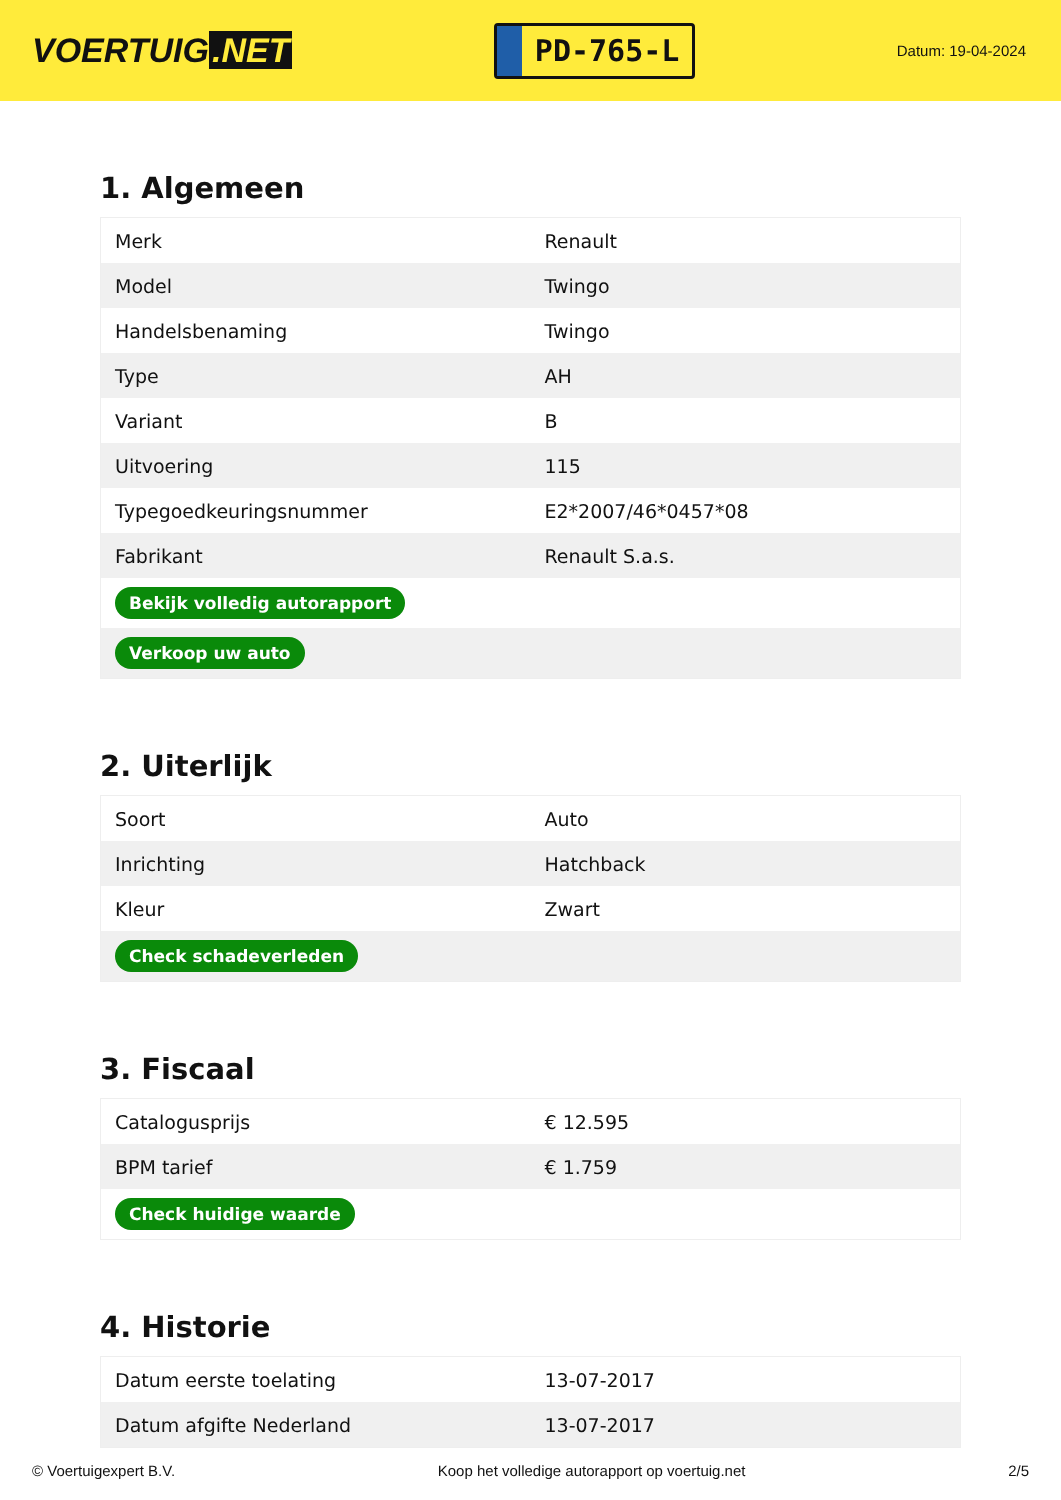VOERTUIG.NET
PD-765-L
Datum: 19-04-2024
1. Algemeen
| Merk | Renault |
| Model | Twingo |
| Handelsbenaming | Twingo |
| Type | AH |
| Variant | B |
| Uitvoering | 115 |
| Typegoedkeuringsnummer | E2*2007/46*0457*08 |
| Fabrikant | Renault S.a.s. |
| Bekijk volledig autorapport | |
| Verkoop uw auto | |
2. Uiterlijk
| Soort | Auto |
| Inrichting | Hatchback |
| Kleur | Zwart |
| Check schadeverleden | |
3. Fiscaal
| Catalogusprijs | € 12.595 |
| BPM tarief | € 1.759 |
| Check huidige waarde | |
4. Historie
| Datum eerste toelating | 13-07-2017 |
| Datum afgifte Nederland | 13-07-2017 |
© Voertuigexpert B.V. Koop het volledige autorapport op voertuig.net 2/5